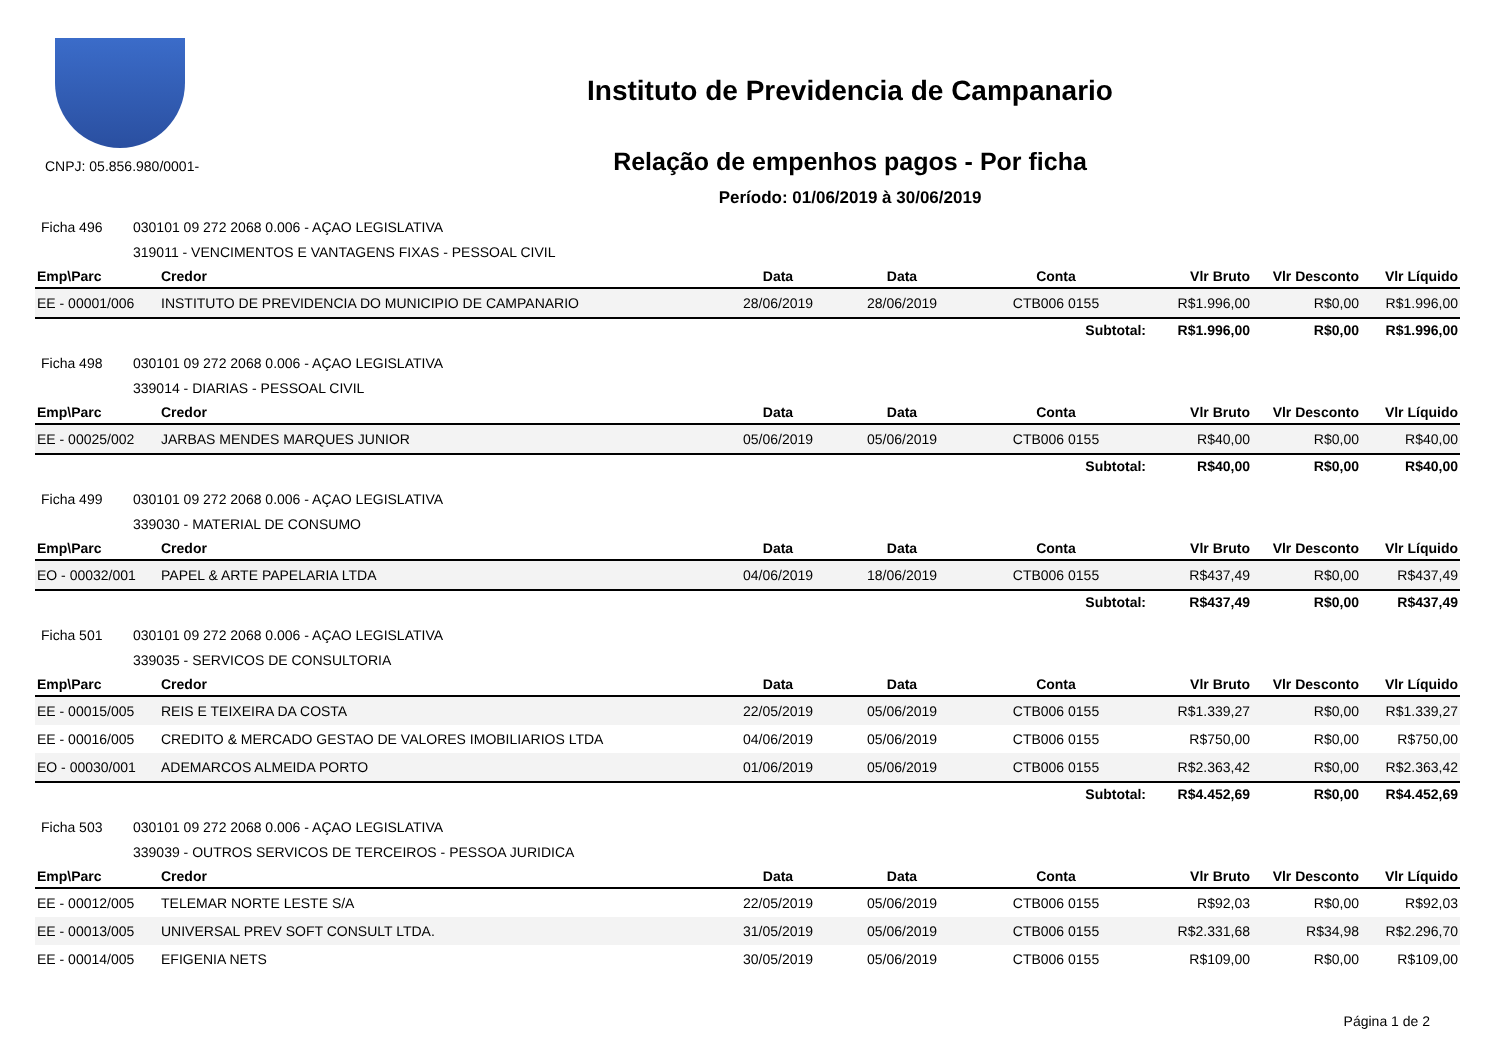CNPJ: 05.856.980/0001-
Instituto de Previdencia de Campanario
Relação de empenhos pagos - Por ficha
Período: 01/06/2019 à 30/06/2019
Ficha 496 030101 09 272 2068 0.006 - AÇAO LEGISLATIVA
319011 - VENCIMENTOS E VANTAGENS FIXAS - PESSOAL CIVIL
| Emp\Parc | Credor | Data | Data | Conta | Vlr Bruto | Vlr Desconto | Vlr Líquido |
| --- | --- | --- | --- | --- | --- | --- | --- |
| EE - 00001/006 | INSTITUTO DE PREVIDENCIA DO MUNICIPIO DE CAMPANARIO | 28/06/2019 | 28/06/2019 | CTB006 0155 | R$1.996,00 | R$0,00 | R$1.996,00 |
| | | | | Subtotal: | R$1.996,00 | R$0,00 | R$1.996,00 |
Ficha 498 030101 09 272 2068 0.006 - AÇAO LEGISLATIVA
339014 - DIARIAS - PESSOAL CIVIL
| Emp\Parc | Credor | Data | Data | Conta | Vlr Bruto | Vlr Desconto | Vlr Líquido |
| --- | --- | --- | --- | --- | --- | --- | --- |
| EE - 00025/002 | JARBAS MENDES MARQUES JUNIOR | 05/06/2019 | 05/06/2019 | CTB006 0155 | R$40,00 | R$0,00 | R$40,00 |
| | | | | Subtotal: | R$40,00 | R$0,00 | R$40,00 |
Ficha 499 030101 09 272 2068 0.006 - AÇAO LEGISLATIVA
339030 - MATERIAL DE CONSUMO
| Emp\Parc | Credor | Data | Data | Conta | Vlr Bruto | Vlr Desconto | Vlr Líquido |
| --- | --- | --- | --- | --- | --- | --- | --- |
| EO - 00032/001 | PAPEL & ARTE PAPELARIA LTDA | 04/06/2019 | 18/06/2019 | CTB006 0155 | R$437,49 | R$0,00 | R$437,49 |
| | | | | Subtotal: | R$437,49 | R$0,00 | R$437,49 |
Ficha 501 030101 09 272 2068 0.006 - AÇAO LEGISLATIVA
339035 - SERVICOS DE CONSULTORIA
| Emp\Parc | Credor | Data | Data | Conta | Vlr Bruto | Vlr Desconto | Vlr Líquido |
| --- | --- | --- | --- | --- | --- | --- | --- |
| EE - 00015/005 | REIS E TEIXEIRA DA COSTA | 22/05/2019 | 05/06/2019 | CTB006 0155 | R$1.339,27 | R$0,00 | R$1.339,27 |
| EE - 00016/005 | CREDITO & MERCADO GESTAO DE VALORES IMOBILIARIOS LTDA | 04/06/2019 | 05/06/2019 | CTB006 0155 | R$750,00 | R$0,00 | R$750,00 |
| EO - 00030/001 | ADEMARCOS ALMEIDA PORTO | 01/06/2019 | 05/06/2019 | CTB006 0155 | R$2.363,42 | R$0,00 | R$2.363,42 |
| | | | | Subtotal: | R$4.452,69 | R$0,00 | R$4.452,69 |
Ficha 503 030101 09 272 2068 0.006 - AÇAO LEGISLATIVA
339039 - OUTROS SERVICOS DE TERCEIROS - PESSOA JURIDICA
| Emp\Parc | Credor | Data | Data | Conta | Vlr Bruto | Vlr Desconto | Vlr Líquido |
| --- | --- | --- | --- | --- | --- | --- | --- |
| EE - 00012/005 | TELEMAR NORTE LESTE S/A | 22/05/2019 | 05/06/2019 | CTB006 0155 | R$92,03 | R$0,00 | R$92,03 |
| EE - 00013/005 | UNIVERSAL PREV SOFT CONSULT LTDA. | 31/05/2019 | 05/06/2019 | CTB006 0155 | R$2.331,68 | R$34,98 | R$2.296,70 |
| EE - 00014/005 | EFIGENIA NETS | 30/05/2019 | 05/06/2019 | CTB006 0155 | R$109,00 | R$0,00 | R$109,00 |
Página 1 de 2